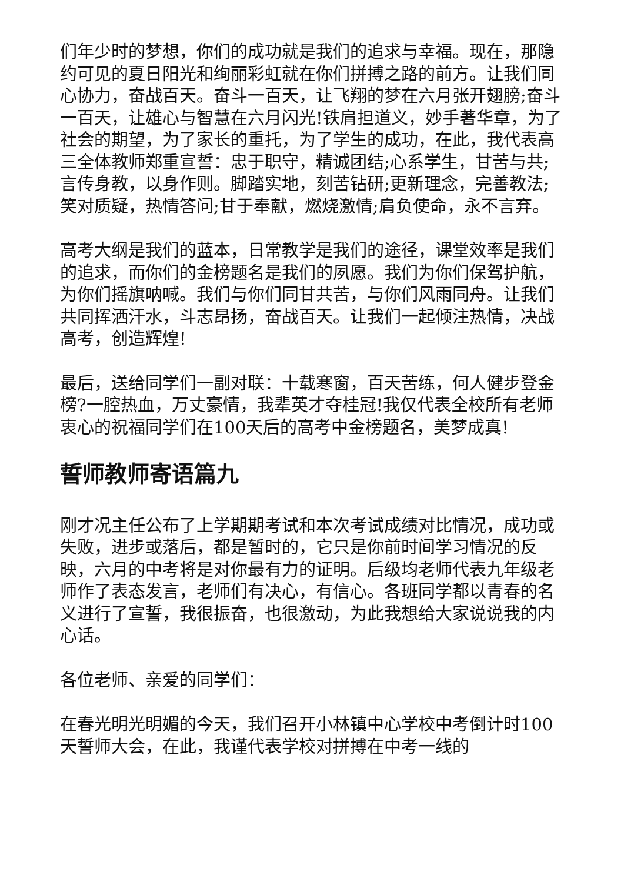们年少时的梦想，你们的成功就是我们的追求与幸福。现在，那隐约可见的夏日阳光和绚丽彩虹就在你们拼搏之路的前方。让我们同心协力，奋战百天。奋斗一百天，让飞翔的梦在六月张开翅膀;奋斗一百天，让雄心与智慧在六月闪光!铁肩担道义，妙手著华章，为了社会的期望，为了家长的重托，为了学生的成功，在此，我代表高三全体教师郑重宣誓：忠于职守，精诚团结;心系学生，甘苦与共;言传身教，以身作则。脚踏实地，刻苦钻研;更新理念，完善教法;笑对质疑，热情答问;甘于奉献，燃烧激情;肩负使命，永不言弃。
高考大纲是我们的蓝本，日常教学是我们的途径，课堂效率是我们的追求，而你们的金榜题名是我们的夙愿。我们为你们保驾护航，为你们摇旗呐喊。我们与你们同甘共苦，与你们风雨同舟。让我们共同挥洒汗水，斗志昂扬，奋战百天。让我们一起倾注热情，决战高考，创造辉煌!
最后，送给同学们一副对联：十载寒窗，百天苦练，何人健步登金榜?一腔热血，万丈豪情，我辈英才夺桂冠!我仅代表全校所有老师衷心的祝福同学们在100天后的高考中金榜题名，美梦成真!
誓师教师寄语篇九
刚才况主任公布了上学期期考试和本次考试成绩对比情况，成功或失败，进步或落后，都是暂时的，它只是你前时间学习情况的反映，六月的中考将是对你最有力的证明。后级均老师代表九年级老师作了表态发言，老师们有决心，有信心。各班同学都以青春的名义进行了宣誓，我很振奋，也很激动，为此我想给大家说说我的内心话。
各位老师、亲爱的同学们：
在春光明光明媚的今天，我们召开小林镇中心学校中考倒计时100天誓师大会，在此，我谨代表学校对拼搏在中考一线的